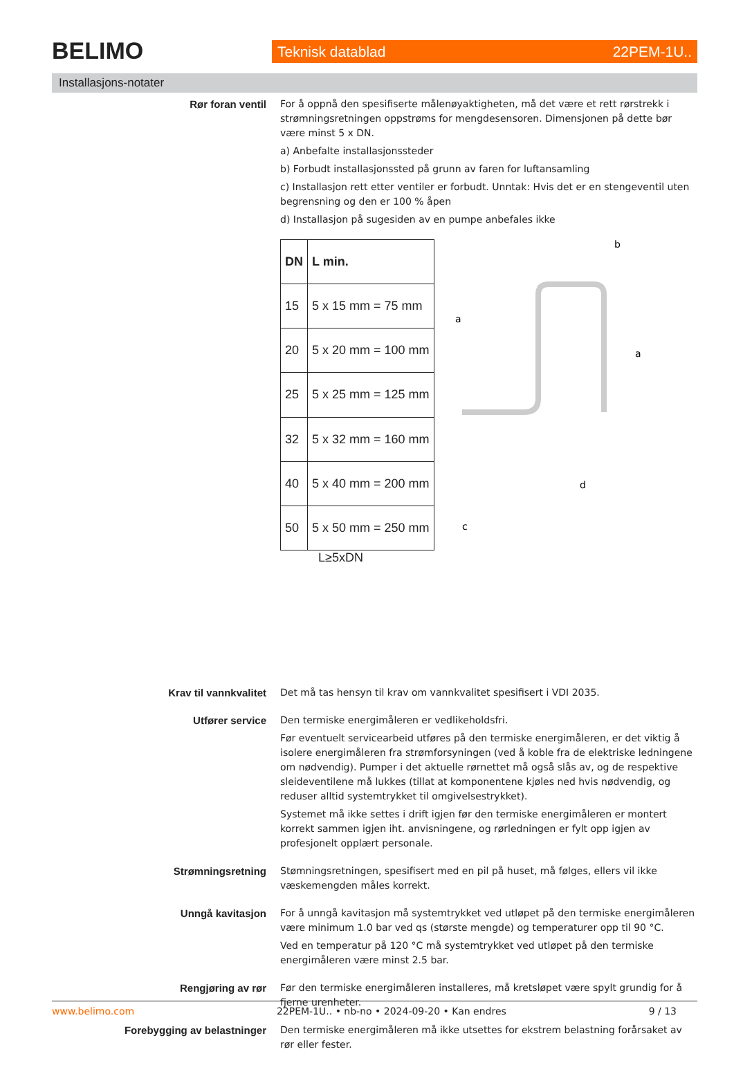BELIMO Teknisk datablad 22PEM-1U..
Installasjons-notater
Rør foran ventil
For å oppnå den spesifiserte målenøyaktigheten, må det være et rett rørstrekk i strømningsretningen oppstrøms for mengdesensoren. Dimensjonen på dette bør være minst 5 x DN.
a) Anbefalte installasjonssteder
b) Forbudt installasjonssted på grunn av faren for luftansamling
c) Installasjon rett etter ventiler er forbudt. Unntak: Hvis det er en stengeventil uten begrensning og den er 100 % åpen
d) Installasjon på sugesiden av en pumpe anbefales ikke
| DN | L min. |
| --- | --- |
| 15 | 5 x 15 mm = 75 mm |
| 20 | 5 x 20 mm = 100 mm |
| 25 | 5 x 25 mm = 125 mm |
| 32 | 5 x 32 mm = 160 mm |
| 40 | 5 x 40 mm = 200 mm |
| 50 | 5 x 50 mm = 250 mm |
b
a
a
c
d
L≥5xDN
Krav til vannkvalitet
Det må tas hensyn til krav om vannkvalitet spesifisert i VDI 2035.
Utfører service
Den termiske energimåleren er vedlikeholdsfri.
Før eventuelt servicearbeid utføres på den termiske energimåleren, er det viktig å isolere energimåleren fra strømforsyningen (ved å koble fra de elektriske ledningene om nødvendig). Pumper i det aktuelle rørnettet må også slås av, og de respektive sleideventilene må lukkes (tillat at komponentene kjøles ned hvis nødvendig, og reduser alltid systemtrykket til omgivelsestrykket).
Systemet må ikke settes i drift igjen før den termiske energimåleren er montert korrekt sammen igjen iht. anvisningene, og rørledningen er fylt opp igjen av profesjonelt opplært personale.
Strømningsretning
Stømningsretningen, spesifisert med en pil på huset, må følges, ellers vil ikke væskemengden måles korrekt.
Unngå kavitasjon
For å unngå kavitasjon må systemtrykket ved utløpet på den termiske energimåleren være minimum 1.0 bar ved qs (største mengde) og temperaturer opp til 90 °C.
Ved en temperatur på 120 °C må systemtrykket ved utløpet på den termiske energimåleren være minst 2.5 bar.
Rengjøring av rør
Før den termiske energimåleren installeres, må kretsløpet være spylt grundig for å fjerne urenheter.
Forebygging av belastninger
Den termiske energimåleren må ikke utsettes for ekstrem belastning forårsaket av rør eller fester.
www.belimo.com 22PEM-1U.. • nb-no • 2024-09-20 • Kan endres 9 / 13